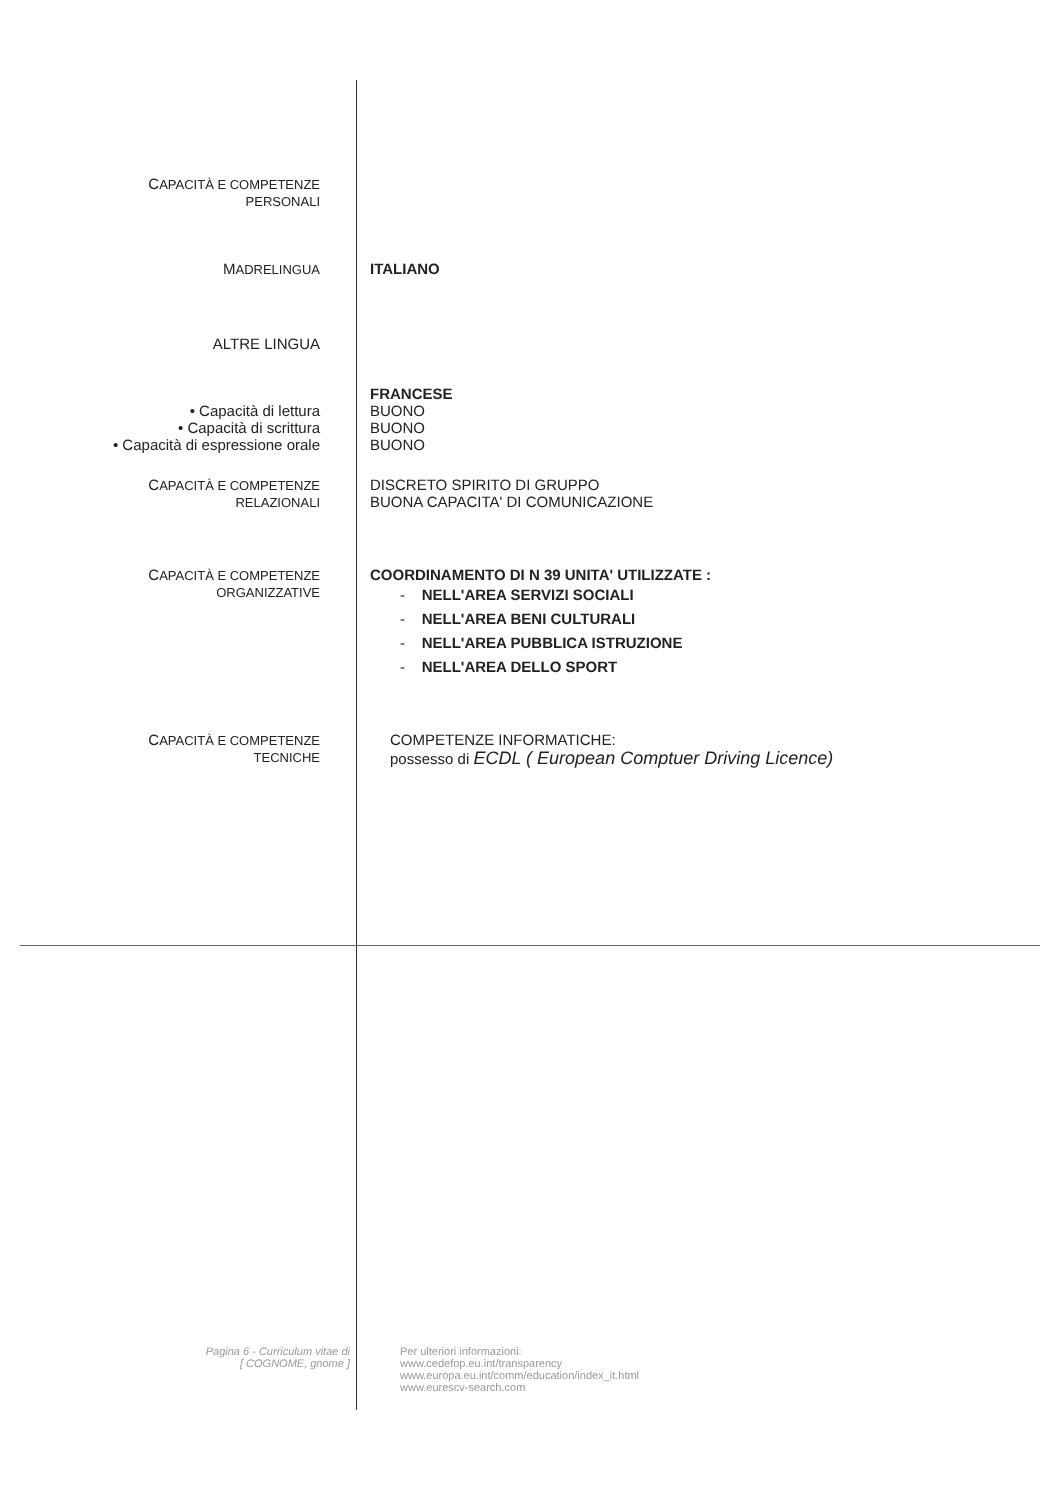CAPACITÀ E COMPETENZE
PERSONALI
MADRELINGUA
ITALIANO
ALTRE LINGUA
FRANCESE
• Capacità di lettura BUONO
• Capacità di scrittura BUONO
• Capacità di espressione orale BUONO
CAPACITÀ E COMPETENZE
RELAZIONALI
DISCRETO SPIRITO DI GRUPPO
BUONA CAPACITA' DI COMUNICAZIONE
CAPACITÀ E COMPETENZE
ORGANIZZATIVE
COORDINAMENTO DI N 39 UNITA' UTILIZZATE :
- NELL'AREA SERVIZI SOCIALI
- NELL'AREA BENI CULTURALI
- NELL'AREA PUBBLICA ISTRUZIONE
- NELL'AREA DELLO SPORT
CAPACITÀ E COMPETENZE
TECNICHE
COMPETENZE INFORMATICHE:
possesso di ECDL ( European Comptuer Driving Licence)
Pagina 6 - Curriculum vitae di
[ COGNOME, gnome ]
Per ulteriori informazioni:
www.cedefop.eu.int/transparency
www.europa.eu.int/comm/education/index_it.html
www.eurescv-search.com